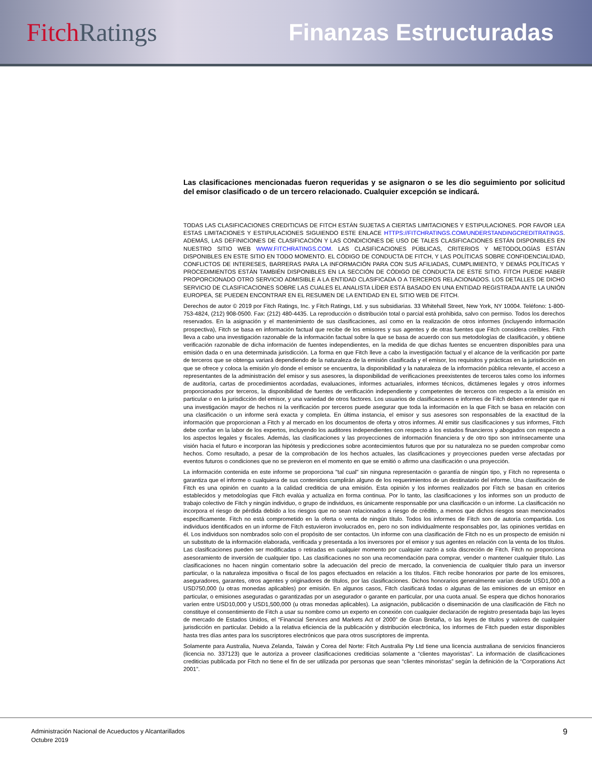Fitch Ratings Finanzas Estructuradas
Las clasificaciones mencionadas fueron requeridas y se asignaron o se les dio seguimiento por solicitud del emisor clasificado o de un tercero relacionado. Cualquier excepción se indicará.
TODAS LAS CLASIFICACIONES CREDITICIAS DE FITCH ESTÁN SUJETAS A CIERTAS LIMITACIONES Y ESTIPULACIONES. POR FAVOR LEA ESTAS LIMITACIONES Y ESTIPULACIONES SIGUIENDO ESTE ENLACE HTTPS://FITCHRATINGS.COM/UNDERSTANDINGCREDITRATINGS. ADEMÁS, LAS DEFINICIONES DE CLASIFICACIÓN Y LAS CONDICIONES DE USO DE TALES CLASIFICACIONES ESTÁN DISPONIBLES EN NUESTRO SITIO WEB WWW.FITCHRATINGS.COM. LAS CLASIFICACIONES PÚBLICAS, CRITERIOS Y METODOLOGÍAS ESTÁN DISPONIBLES EN ESTE SITIO EN TODO MOMENTO. EL CÓDIGO DE CONDUCTA DE FITCH, Y LAS POLÍTICAS SOBRE CONFIDENCIALIDAD, CONFLICTOS DE INTERESES, BARRERAS PARA LA INFORMACIÓN PARA CON SUS AFILIADAS, CUMPLIMIENTO, Y DEMÁS POLÍTICAS Y PROCEDIMIENTOS ESTÁN TAMBIÉN DISPONIBLES EN LA SECCIÓN DE CÓDIGO DE CONDUCTA DE ESTE SITIO. FITCH PUEDE HABER PROPORCIONADO OTRO SERVICIO ADMISIBLE A LA ENTIDAD CLASIFICADA O A TERCEROS RELACIONADOS. LOS DETALLES DE DICHO SERVICIO DE CLASIFICACIONES SOBRE LAS CUALES EL ANALISTA LÍDER ESTÁ BASADO EN UNA ENTIDAD REGISTRADA ANTE LA UNIÓN EUROPEA, SE PUEDEN ENCONTRAR EN EL RESUMEN DE LA ENTIDAD EN EL SITIO WEB DE FITCH.
Derechos de autor © 2019 por Fitch Ratings, Inc. y Fitch Ratings, Ltd. y sus subsidiarias. 33 Whitehall Street, New York, NY 10004. Teléfono: 1-800-753-4824, (212) 908-0500. Fax: (212) 480-4435. La reproducción o distribución total o parcial está prohibida, salvo con permiso. Todos los derechos reservados. En la asignación y el mantenimiento de sus clasificaciones, así como en la realización de otros informes (incluyendo información prospectiva), Fitch se basa en información factual que recibe de los emisores y sus agentes y de otras fuentes que Fitch considera creíbles. Fitch lleva a cabo una investigación razonable de la información factual sobre la que se basa de acuerdo con sus metodologías de clasificación, y obtiene verificación razonable de dicha información de fuentes independientes, en la medida de que dichas fuentes se encuentren disponibles para una emisión dada o en una determinada jurisdicción. La forma en que Fitch lleve a cabo la investigación factual y el alcance de la verificación por parte de terceros que se obtenga variará dependiendo de la naturaleza de la emisión clasificada y el emisor, los requisitos y prácticas en la jurisdicción en que se ofrece y coloca la emisión y/o donde el emisor se encuentra, la disponibilidad y la naturaleza de la información pública relevante, el acceso a representantes de la administración del emisor y sus asesores, la disponibilidad de verificaciones preexistentes de terceros tales como los informes de auditoría, cartas de procedimientos acordadas, evaluaciones, informes actuariales, informes técnicos, dictámenes legales y otros informes proporcionados por terceros, la disponibilidad de fuentes de verificación independiente y competentes de terceros con respecto a la emisión en particular o en la jurisdicción del emisor, y una variedad de otros factores. Los usuarios de clasificaciones e informes de Fitch deben entender que ni una investigación mayor de hechos ni la verificación por terceros puede asegurar que toda la información en la que Fitch se basa en relación con una clasificación o un informe será exacta y completa. En última instancia, el emisor y sus asesores son responsables de la exactitud de la información que proporcionan a Fitch y al mercado en los documentos de oferta y otros informes. Al emitir sus clasificaciones y sus informes, Fitch debe confiar en la labor de los expertos, incluyendo los auditores independientes con respecto a los estados financieros y abogados con respecto a los aspectos legales y fiscales. Además, las clasificaciones y las proyecciones de información financiera y de otro tipo son intrínsecamente una visión hacia el futuro e incorporan las hipótesis y predicciones sobre acontecimientos futuros que por su naturaleza no se pueden comprobar como hechos. Como resultado, a pesar de la comprobación de los hechos actuales, las clasificaciones y proyecciones pueden verse afectadas por eventos futuros o condiciones que no se previeron en el momento en que se emitió o afirmo una clasificación o una proyección.
La información contenida en este informe se proporciona "tal cual" sin ninguna representación o garantía de ningún tipo, y Fitch no representa o garantiza que el informe o cualquiera de sus contenidos cumplirán alguno de los requerimientos de un destinatario del informe. Una clasificación de Fitch es una opinión en cuanto a la calidad crediticia de una emisión. Esta opinión y los informes realizados por Fitch se basan en criterios establecidos y metodologías que Fitch evalúa y actualiza en forma continua. Por lo tanto, las clasificaciones y los informes son un producto de trabajo colectivo de Fitch y ningún individuo, o grupo de individuos, es únicamente responsable por una clasificación o un informe. La clasificación no incorpora el riesgo de pérdida debido a los riesgos que no sean relacionados a riesgo de crédito, a menos que dichos riesgos sean mencionados específicamente. Fitch no está comprometido en la oferta o venta de ningún título. Todos los informes de Fitch son de autoría compartida. Los individuos identificados en un informe de Fitch estuvieron involucrados en, pero no son individualmente responsables por, las opiniones vertidas en él. Los individuos son nombrados solo con el propósito de ser contactos. Un informe con una clasificación de Fitch no es un prospecto de emisión ni un substituto de la información elaborada, verificada y presentada a los inversores por el emisor y sus agentes en relación con la venta de los títulos. Las clasificaciones pueden ser modificadas o retiradas en cualquier momento por cualquier razón a sola discreción de Fitch. Fitch no proporciona asesoramiento de inversión de cualquier tipo. Las clasificaciones no son una recomendación para comprar, vender o mantener cualquier título. Las clasificaciones no hacen ningún comentario sobre la adecuación del precio de mercado, la conveniencia de cualquier título para un inversor particular, o la naturaleza impositiva o fiscal de los pagos efectuados en relación a los títulos. Fitch recibe honorarios por parte de los emisores, aseguradores, garantes, otros agentes y originadores de títulos, por las clasificaciones. Dichos honorarios generalmente varían desde USD1,000 a USD750,000 (u otras monedas aplicables) por emisión. En algunos casos, Fitch clasificará todas o algunas de las emisiones de un emisor en particular, o emisiones aseguradas o garantizadas por un asegurador o garante en particular, por una cuota anual. Se espera que dichos honorarios varíen entre USD10,000 y USD1,500,000 (u otras monedas aplicables). La asignación, publicación o diseminación de una clasificación de Fitch no constituye el consentimiento de Fitch a usar su nombre como un experto en conexión con cualquier declaración de registro presentada bajo las leyes de mercado de Estados Unidos, el “Financial Services and Markets Act of 2000” de Gran Bretaña, o las leyes de títulos y valores de cualquier jurisdicción en particular. Debido a la relativa eficiencia de la publicación y distribución electrónica, los informes de Fitch pueden estar disponibles hasta tres días antes para los suscriptores electrónicos que para otros suscriptores de imprenta.
Solamente para Australia, Nueva Zelanda, Taiwán y Corea del Norte: Fitch Australia Pty Ltd tiene una licencia australiana de servicios financieros (licencia no. 337123) que le autoriza a proveer clasificaciones crediticias solamente a “clientes mayoristas”. La información de clasificaciones crediticias publicada por Fitch no tiene el fin de ser utilizada por personas que sean “clientes minoristas” según la definición de la “Corporations Act 2001”.
Administración Nacional de Acueductos y Alcantarillados
Octubre 2019
9